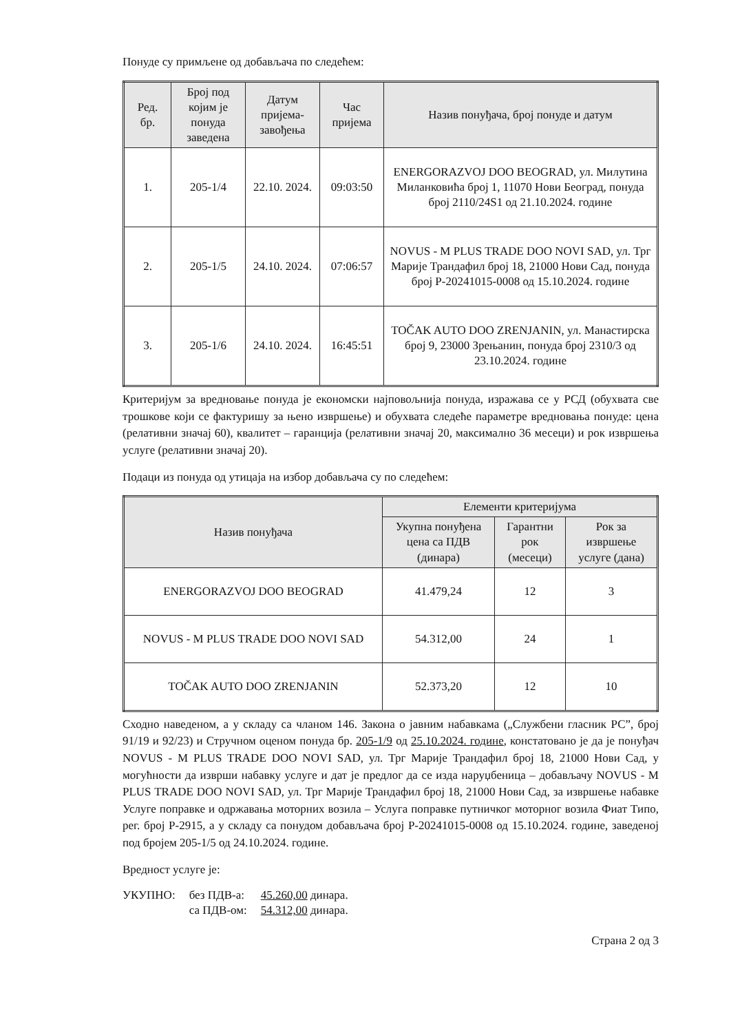Понуде су примљене од добављача по следећем:
| Ред. бр. | Број под којим је понуда заведена | Датум пријема-завођења | Час пријема | Назив понуђача, број понуде и датум |
| --- | --- | --- | --- | --- |
| 1. | 205-1/4 | 22.10. 2024. | 09:03:50 | ENERGORAZVOJ DOO BEOGRAD, ул. Милутина Миланковића број 1, 11070 Нови Београд, понуда број 2110/24S1 од 21.10.2024. године |
| 2. | 205-1/5 | 24.10. 2024. | 07:06:57 | NOVUS - M PLUS TRADE DOO NOVI SAD, ул. Трг Марије Трандафил број 18, 21000 Нови Сад, понуда број P-20241015-0008 од 15.10.2024. године |
| 3. | 205-1/6 | 24.10. 2024. | 16:45:51 | TOČAK AUTO DOO ZRENJANIN, ул. Манастирска број 9, 23000 Зрењанин, понуда број 2310/3 од 23.10.2024. године |
Критеријум за вредновање понуда је економски најповољнија понуда, изражава се у РСД (обухвата све трошкове који се фактуришу за њено извршење) и обухвата следеће параметре вредновања понуде: цена (релативни значај 60), квалитет – гаранција (релативни значај 20, максимално 36 месеци) и рок извршења услуге (релативни значај 20).
Подаци из понуда од утицаја на избор добављача су по следећем:
| Назив понуђача | Елементи критеријума | | |
| --- | --- | --- | --- |
| | Укупна понуђена цена са ПДВ (динара) | Гарантни рок (месеци) | Рок за извршење услуге (дана) |
| ENERGORAZVOJ DOO BEOGRAD | 41.479,24 | 12 | 3 |
| NOVUS - M PLUS TRADE DOO NOVI SAD | 54.312,00 | 24 | 1 |
| TOČAK AUTO DOO ZRENJANIN | 52.373,20 | 12 | 10 |
Сходно наведеном, а у складу са чланом 146. Закона о јавним набавкама („Службени гласник РС”, број 91/19 и 92/23) и Стручном оценом понуда бр. 205-1/9 од 25.10.2024. године, констатовано је да је понуђач NOVUS - M PLUS TRADE DOO NOVI SAD, ул. Трг Марије Трандафил број 18, 21000 Нови Сад, у могућности да изврши набавку услуге и дат је предлог да се изда наруџбеница – добављачу NOVUS - M PLUS TRADE DOO NOVI SAD, ул. Трг Марије Трандафил број 18, 21000 Нови Сад, за извршење набавке Услуге поправке и одржавања моторних возила – Услуга поправке путничког моторног возила Фиат Типо, рег. број Р-2915, а у складу са понудом добављача број P-20241015-0008 од 15.10.2024. године, заведеној под бројем 205-1/5 од 24.10.2024. године.
Вредност услуге је:
| УКУПНО: | без ПДВ-а: | 45.260,00 динара. |
| | са ПДВ-ом: | 54.312,00 динара. |
Страна 2 од 3